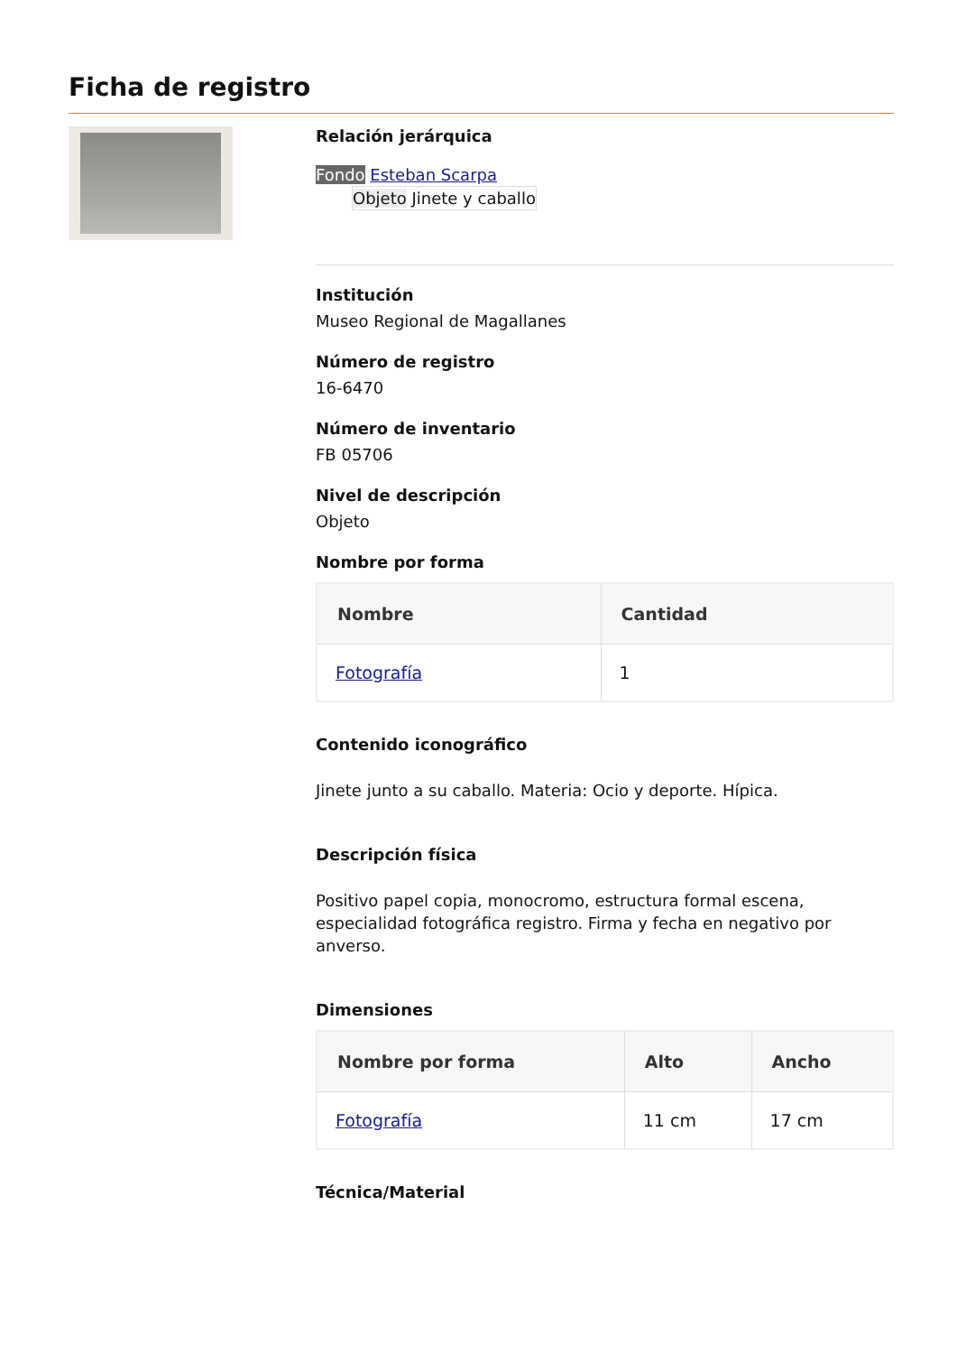Ficha de registro
Relación jerárquica
Fondo Esteban Scarpa
Objeto Jinete y caballo
Institución
Museo Regional de Magallanes
Número de registro
16-6470
Número de inventario
FB 05706
Nivel de descripción
Objeto
Nombre por forma
| Nombre | Cantidad |
| --- | --- |
| Fotografía | 1 |
Contenido iconográfico
Jinete junto a su caballo. Materia: Ocio y deporte. Hípica.
Descripción física
Positivo papel copia, monocromo, estructura formal escena, especialidad fotográfica registro. Firma y fecha en negativo por anverso.
Dimensiones
| Nombre por forma | Alto | Ancho |
| --- | --- | --- |
| Fotografía | 11 cm | 17 cm |
Técnica/Material